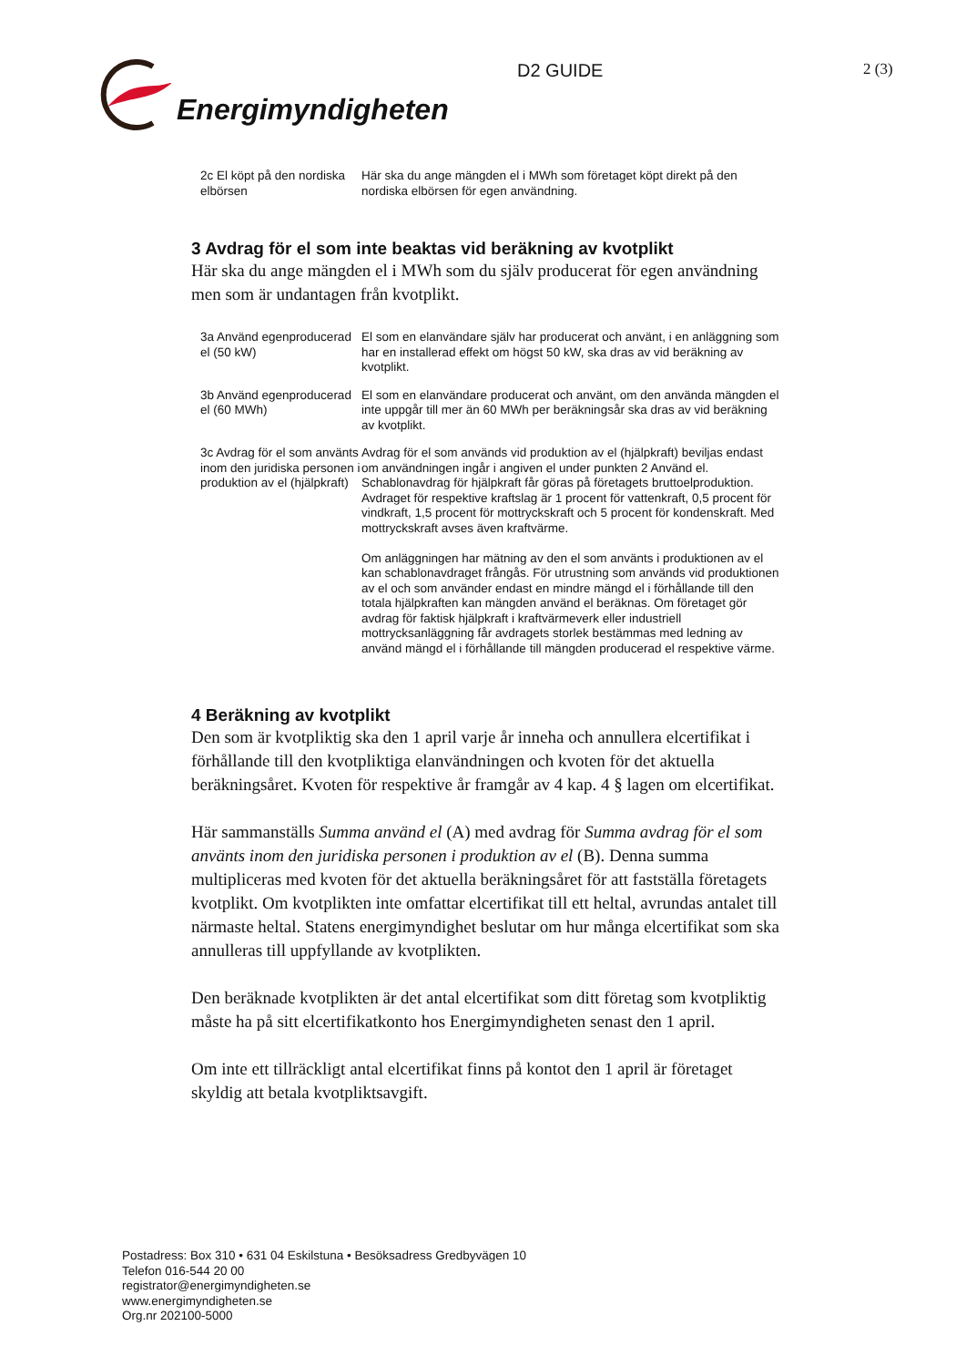Energimyndigheten
D2 GUIDE
2 (3)
| 2c El köpt på den nordiska elbörsen | Här ska du ange mängden el i MWh som företaget köpt direkt på den nordiska elbörsen för egen användning. |
3 Avdrag för el som inte beaktas vid beräkning av kvotplikt
Här ska du ange mängden el i MWh som du själv producerat för egen användning men som är undantagen från kvotplikt.
| 3a Använd egenproducerad el (50 kW) | El som en elanvändare själv har producerat och använt, i en anläggning som har en installerad effekt om högst 50 kW, ska dras av vid beräkning av kvotplikt. |
| 3b Använd egenproducerad el (60 MWh) | El som en elanvändare producerat och använt, om den använda mängden el inte uppgår till mer än 60 MWh per beräkningsår ska dras av vid beräkning av kvotplikt. |
| 3c Avdrag för el som använts inom den juridiska personen i produktion av el (hjälpkraft) | Avdrag för el som används vid produktion av el (hjälpkraft) beviljas endast om användningen ingår i angiven el under punkten 2 Använd el. Schablonavdrag för hjälpkraft får göras på företagets bruttoelproduktion. Avdraget för respektive kraftslag är 1 procent för vattenkraft, 0,5 procent för vindkraft, 1,5 procent för mottryckskraft och 5 procent för kondenskraft. Med mottryckskraft avses även kraftvärme. Om anläggningen har mätning av den el som använts i produktionen av el kan schablonavdraget frångås. För utrustning som används vid produktionen av el och som använder endast en mindre mängd el i förhållande till den totala hjälpkraften kan mängden använd el beräknas. Om företaget gör avdrag för faktisk hjälpkraft i kraftvärmeverk eller industriell mottrycksanläggning får avdragets storlek bestämmas med ledning av använd mängd el i förhållande till mängden producerad el respektive värme. |
4 Beräkning av kvotplikt
Den som är kvotpliktig ska den 1 april varje år inneha och annullera elcertifikat i förhållande till den kvotpliktiga elanvändningen och kvoten för det aktuella beräkningsåret. Kvoten för respektive år framgår av 4 kap. 4 § lagen om elcertifikat.
Här sammanställs Summa använd el (A) med avdrag för Summa avdrag för el som använts inom den juridiska personen i produktion av el (B). Denna summa multipliceras med kvoten för det aktuella beräkningsåret för att fastställa företagets kvotplikt. Om kvotplikten inte omfattar elcertifikat till ett heltal, avrundas antalet till närmaste heltal. Statens energimyndighet beslutar om hur många elcertifikat som ska annulleras till uppfyllande av kvotplikten.
Den beräknade kvotplikten är det antal elcertifikat som ditt företag som kvotpliktig måste ha på sitt elcertifikatkonto hos Energimyndigheten senast den 1 april.
Om inte ett tillräckligt antal elcertifikat finns på kontot den 1 april är företaget skyldig att betala kvotpliktsavgift.
Postadress: Box 310 • 631 04 Eskilstuna • Besöksadress Gredbyvägen 10
Telefon 016-544 20 00
registrator@energimyndigheten.se
www.energimyndigheten.se
Org.nr 202100-5000